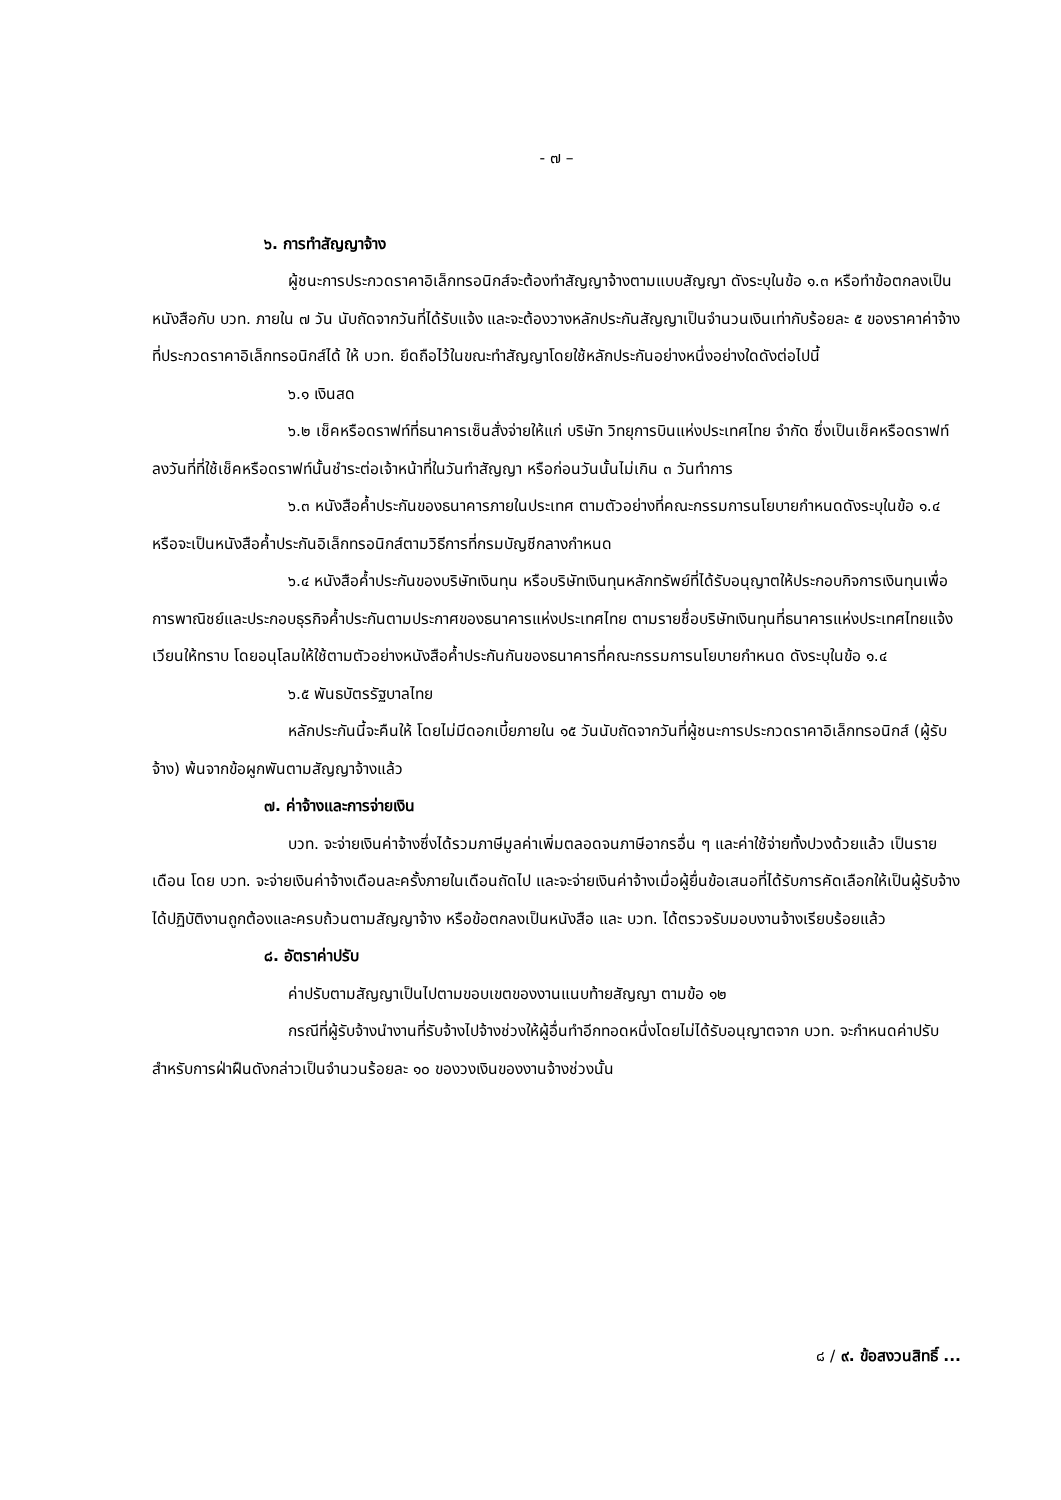- ๗ –
๖. การทำสัญญาจ้าง
ผู้ชนะการประกวดราคาอิเล็กทรอนิกส์จะต้องทำสัญญาจ้างตามแบบสัญญา ดังระบุในข้อ ๑.๓ หรือทำข้อตกลงเป็นหนังสือกับ บวท. ภายใน ๗ วัน นับถัดจากวันที่ได้รับแจ้ง และจะต้องวางหลักประกันสัญญาเป็นจำนวนเงินเท่ากับร้อยละ ๕ ของราคาค่าจ้างที่ประกวดราคาอิเล็กทรอนิกส์ได้ ให้ บวท. ยึดถือไว้ในขณะทำสัญญาโดยใช้หลักประกันอย่างหนึ่งอย่างใดดังต่อไปนี้
๖.๑ เงินสด
๖.๒ เช็คหรือดราฟท์ที่ธนาคารเซ็นสั่งจ่ายให้แก่ บริษัท วิทยุการบินแห่งประเทศไทย จำกัด ซึ่งเป็นเช็คหรือดราฟท์ลงวันที่ที่ใช้เช็คหรือดราฟท์นั้นชำระต่อเจ้าหน้าที่ในวันทำสัญญา หรือก่อนวันนั้นไม่เกิน ๓ วันทำการ
๖.๓ หนังสือค้ำประกันของธนาคารภายในประเทศ ตามตัวอย่างที่คณะกรรมการนโยบายกำหนดดังระบุในข้อ ๑.๔ หรือจะเป็นหนังสือค้ำประกันอิเล็กทรอนิกส์ตามวิธีการที่กรมบัญชีกลางกำหนด
๖.๔ หนังสือค้ำประกันของบริษัทเงินทุน หรือบริษัทเงินทุนหลักทรัพย์ที่ได้รับอนุญาตให้ประกอบกิจการเงินทุนเพื่อการพาณิชย์และประกอบธุรกิจค้ำประกันตามประกาศของธนาคารแห่งประเทศไทย ตามรายชื่อบริษัทเงินทุนที่ธนาคารแห่งประเทศไทยแจ้งเวียนให้ทราบ โดยอนุโลมให้ใช้ตามตัวอย่างหนังสือค้ำประกันกันของธนาคารที่คณะกรรมการนโยบายกำหนด ดังระบุในข้อ ๑.๔
๖.๕ พันธบัตรรัฐบาลไทย
หลักประกันนี้จะคืนให้ โดยไม่มีดอกเบี้ยภายใน ๑๕ วันนับถัดจากวันที่ผู้ชนะการประกวดราคาอิเล็กทรอนิกส์ (ผู้รับจ้าง) พ้นจากข้อผูกพันตามสัญญาจ้างแล้ว
๗. ค่าจ้างและการจ่ายเงิน
บวท. จะจ่ายเงินค่าจ้างซึ่งได้รวมภาษีมูลค่าเพิ่มตลอดจนภาษีอากรอื่น ๆ และค่าใช้จ่ายทั้งปวงด้วยแล้ว เป็นรายเดือน โดย บวท. จะจ่ายเงินค่าจ้างเดือนละครั้งภายในเดือนถัดไป และจะจ่ายเงินค่าจ้างเมื่อผู้ยื่นข้อเสนอที่ได้รับการคัดเลือกให้เป็นผู้รับจ้างได้ปฏิบัติงานถูกต้องและครบถ้วนตามสัญญาจ้าง หรือข้อตกลงเป็นหนังสือ และ บวท. ได้ตรวจรับมอบงานจ้างเรียบร้อยแล้ว
๘. อัตราค่าปรับ
ค่าปรับตามสัญญาเป็นไปตามขอบเขตของงานแนบท้ายสัญญา ตามข้อ ๑๒
กรณีที่ผู้รับจ้างนำงานที่รับจ้างไปจ้างช่วงให้ผู้อื่นทำอีกทอดหนึ่งโดยไม่ได้รับอนุญาตจาก บวท. จะกำหนดค่าปรับสำหรับการฝ่าฝืนดังกล่าวเป็นจำนวนร้อยละ ๑๐ ของวงเงินของงานจ้างช่วงนั้น
๘ / ๙. ข้อสงวนสิทธิ์ ...